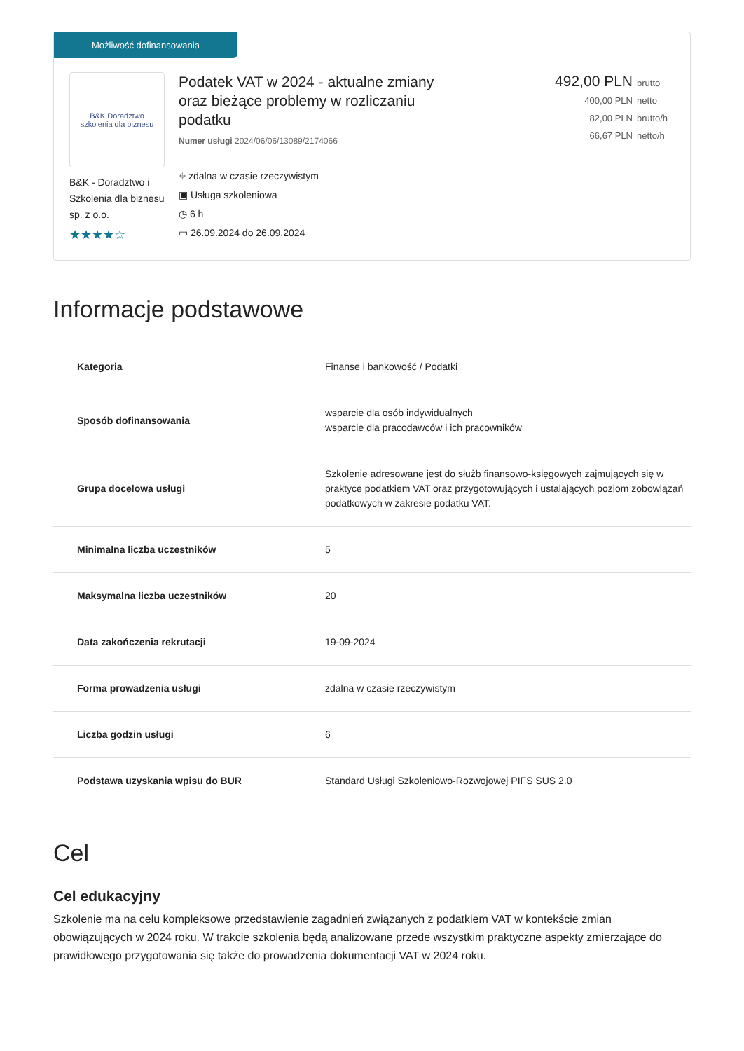Możliwość dofinansowania
B&K Doradztwo
szkolenia dla biznesu
B&K - Doradztwo i Szkolenia dla biznesu sp. z o.o.
★★★★☆
Podatek VAT w 2024 - aktualne zmiany oraz bieżące problemy w rozliczaniu podatku
Numer usługi 2024/06/06/13089/2174066
⌖ zdalna w czasie rzeczywistym
▣ Usługa szkoleniowa
◷ 6 h
▭ 26.09.2024 do 26.09.2024
492,00 PLN brutto
400,00 PLN netto
82,00 PLN brutto/h
66,67 PLN netto/h
Informacje podstawowe
| Kategoria | Finanse i bankowość / Podatki |
| Sposób dofinansowania | wsparcie dla osób indywidualnych wsparcie dla pracodawców i ich pracowników |
| Grupa docelowa usługi | Szkolenie adresowane jest do służb finansowo-księgowych zajmujących się w praktyce podatkiem VAT oraz przygotowujących i ustalających poziom zobowiązań podatkowych w zakresie podatku VAT. |
| Minimalna liczba uczestników | 5 |
| Maksymalna liczba uczestników | 20 |
| Data zakończenia rekrutacji | 19-09-2024 |
| Forma prowadzenia usługi | zdalna w czasie rzeczywistym |
| Liczba godzin usługi | 6 |
| Podstawa uzyskania wpisu do BUR | Standard Usługi Szkoleniowo-Rozwojowej PIFS SUS 2.0 |
Cel
Cel edukacyjny
Szkolenie ma na celu kompleksowe przedstawienie zagadnień związanych z podatkiem VAT w kontekście zmian obowiązujących w 2024 roku. W trakcie szkolenia będą analizowane przede wszystkim praktyczne aspekty zmierzające do prawidłowego przygotowania się także do prowadzenia dokumentacji VAT w 2024 roku.